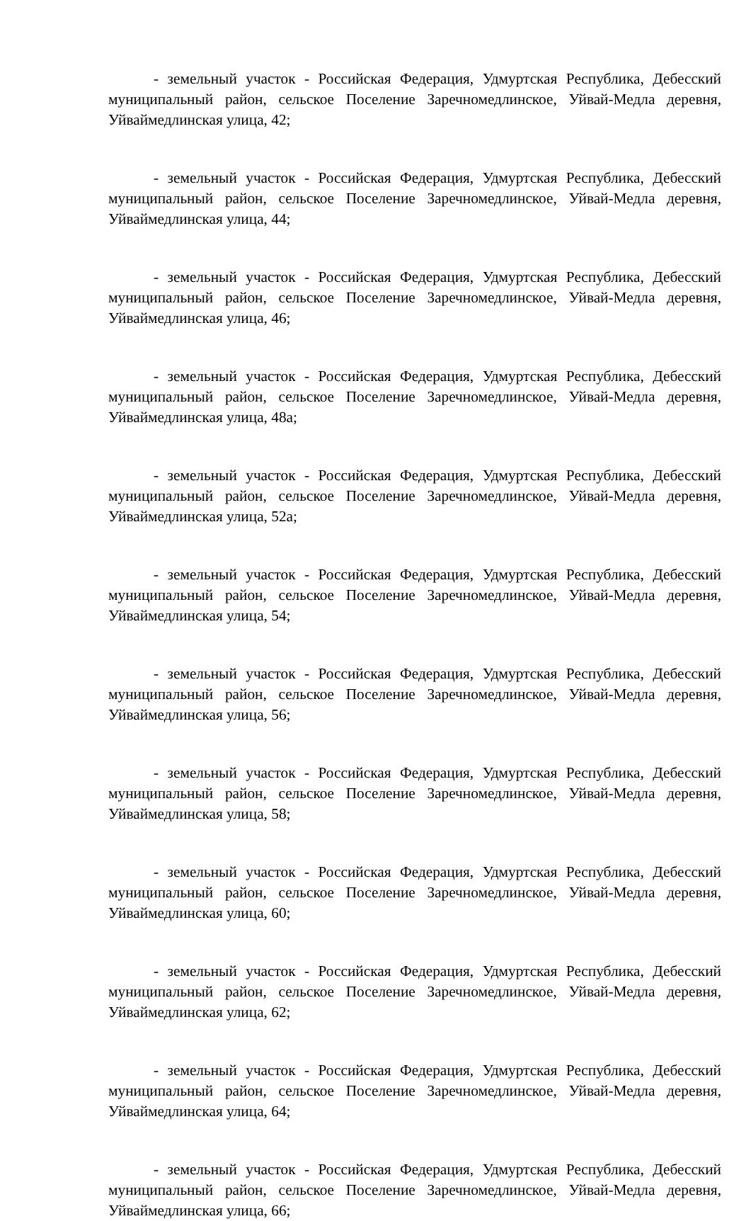- земельный участок - Российская Федерация, Удмуртская Республика, Дебесский муниципальный район, сельское Поселение Заречномедлинское, Уйвай-Медла деревня, Уйваймедлинская улица, 42;
- земельный участок - Российская Федерация, Удмуртская Республика, Дебесский муниципальный район, сельское Поселение Заречномедлинское, Уйвай-Медла деревня, Уйваймедлинская улица, 44;
- земельный участок - Российская Федерация, Удмуртская Республика, Дебесский муниципальный район, сельское Поселение Заречномедлинское, Уйвай-Медла деревня, Уйваймедлинская улица, 46;
- земельный участок - Российская Федерация, Удмуртская Республика, Дебесский муниципальный район, сельское Поселение Заречномедлинское, Уйвай-Медла деревня, Уйваймедлинская улица, 48а;
- земельный участок - Российская Федерация, Удмуртская Республика, Дебесский муниципальный район, сельское Поселение Заречномедлинское, Уйвай-Медла деревня, Уйваймедлинская улица, 52а;
- земельный участок - Российская Федерация, Удмуртская Республика, Дебесский муниципальный район, сельское Поселение Заречномедлинское, Уйвай-Медла деревня, Уйваймедлинская улица, 54;
- земельный участок - Российская Федерация, Удмуртская Республика, Дебесский муниципальный район, сельское Поселение Заречномедлинское, Уйвай-Медла деревня, Уйваймедлинская улица, 56;
- земельный участок - Российская Федерация, Удмуртская Республика, Дебесский муниципальный район, сельское Поселение Заречномедлинское, Уйвай-Медла деревня, Уйваймедлинская улица, 58;
- земельный участок - Российская Федерация, Удмуртская Республика, Дебесский муниципальный район, сельское Поселение Заречномедлинское, Уйвай-Медла деревня, Уйваймедлинская улица, 60;
- земельный участок - Российская Федерация, Удмуртская Республика, Дебесский муниципальный район, сельское Поселение Заречномедлинское, Уйвай-Медла деревня, Уйваймедлинская улица, 62;
- земельный участок - Российская Федерация, Удмуртская Республика, Дебесский муниципальный район, сельское Поселение Заречномедлинское, Уйвай-Медла деревня, Уйваймедлинская улица, 64;
- земельный участок - Российская Федерация, Удмуртская Республика, Дебесский муниципальный район, сельское Поселение Заречномедлинское, Уйвай-Медла деревня, Уйваймедлинская улица, 66;